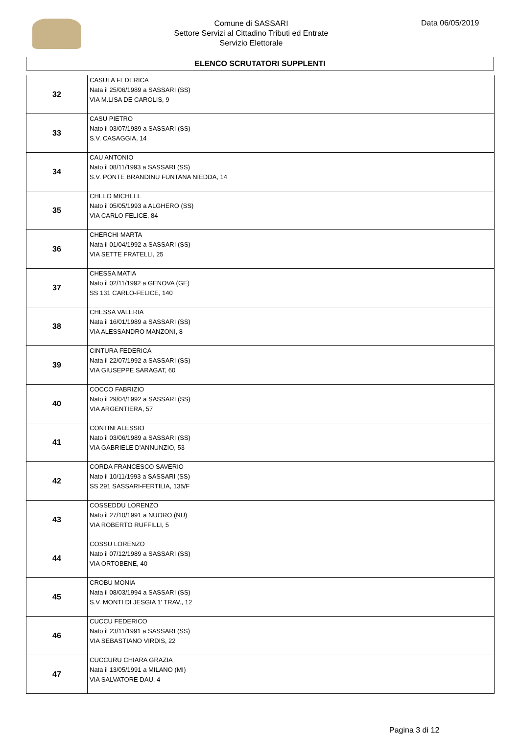Comune di SASSARI
Settore Servizi al Cittadino Tributi ed Entrate
Servizio Elettorale
Data 06/05/2019
ELENCO SCRUTATORI SUPPLENTI
| 32 | CASULA FEDERICA Nata il 25/06/1989 a SASSARI (SS) VIA M.LISA DE CAROLIS, 9 |
| 33 | CASU PIETRO Nato il 03/07/1989 a SASSARI (SS) S.V. CASAGGIA, 14 |
| 34 | CAU ANTONIO Nato il 08/11/1993 a SASSARI (SS) S.V. PONTE BRANDINU FUNTANA NIEDDA, 14 |
| 35 | CHELO MICHELE Nato il 05/05/1993 a ALGHERO (SS) VIA CARLO FELICE, 84 |
| 36 | CHERCHI MARTA Nata il 01/04/1992 a SASSARI (SS) VIA SETTE FRATELLI, 25 |
| 37 | CHESSA MATIA Nato il 02/11/1992 a GENOVA (GE) SS 131 CARLO-FELICE, 140 |
| 38 | CHESSA VALERIA Nata il 16/01/1989 a SASSARI (SS) VIA ALESSANDRO MANZONI, 8 |
| 39 | CINTURA FEDERICA Nata il 22/07/1992 a SASSARI (SS) VIA GIUSEPPE SARAGAT, 60 |
| 40 | COCCO FABRIZIO Nato il 29/04/1992 a SASSARI (SS) VIA ARGENTIERA, 57 |
| 41 | CONTINI ALESSIO Nato il 03/06/1989 a SASSARI (SS) VIA GABRIELE D'ANNUNZIO, 53 |
| 42 | CORDA FRANCESCO SAVERIO Nato il 10/11/1993 a SASSARI (SS) SS 291 SASSARI-FERTILIA, 135/F |
| 43 | COSSEDDU LORENZO Nato il 27/10/1991 a NUORO (NU) VIA ROBERTO RUFFILLI, 5 |
| 44 | COSSU LORENZO Nato il 07/12/1989 a SASSARI (SS) VIA ORTOBENE, 40 |
| 45 | CROBU MONIA Nata il 08/03/1994 a SASSARI (SS) S.V. MONTI DI JESGIA 1' TRAV., 12 |
| 46 | CUCCU FEDERICO Nato il 23/11/1991 a SASSARI (SS) VIA SEBASTIANO VIRDIS, 22 |
| 47 | CUCCURU CHIARA GRAZIA Nata il 13/05/1991 a MILANO (MI) VIA SALVATORE DAU, 4 |
Pagina 3 di 12